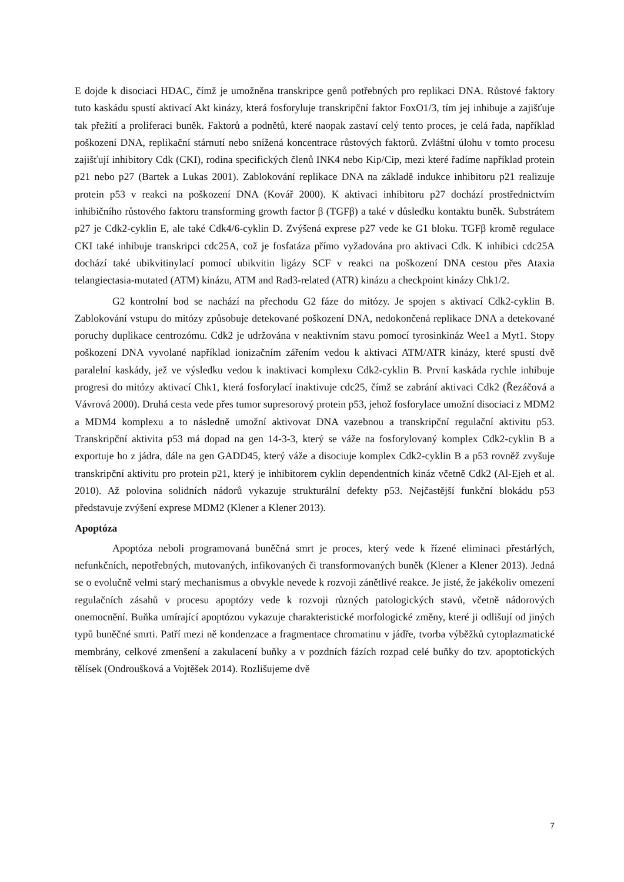E dojde k disociaci HDAC, čímž je umožněna transkripce genů potřebných pro replikaci DNA. Růstové faktory tuto kaskádu spustí aktivací Akt kinázy, která fosforyluje transkripční faktor FoxO1/3, tím jej inhibuje a zajišťuje tak přežití a proliferaci buněk. Faktorů a podnětů, které naopak zastaví celý tento proces, je celá řada, například poškození DNA, replikační stárnutí nebo snížená koncentrace růstových faktorů. Zvláštní úlohu v tomto procesu zajišťují inhibitory Cdk (CKI), rodina specifických členů INK4 nebo Kip/Cip, mezi které řadíme například protein p21 nebo p27 (Bartek a Lukas 2001). Zablokování replikace DNA na základě indukce inhibitoru p21 realizuje protein p53 v reakci na poškození DNA (Kovář 2000). K aktivaci inhibitoru p27 dochází prostřednictvím inhibičního růstového faktoru transforming growth factor β (TGFβ) a také v důsledku kontaktu buněk. Substrátem p27 je Cdk2-cyklin E, ale také Cdk4/6-cyklin D. Zvýšená exprese p27 vede ke G1 bloku. TGFβ kromě regulace CKI také inhibuje transkripci cdc25A, což je fosfatáza přímo vyžadována pro aktivaci Cdk. K inhibici cdc25A dochází také ubikvitinylací pomocí ubikvitin ligázy SCF v reakci na poškození DNA cestou přes Ataxia telangiectasia-mutated (ATM) kinázu, ATM and Rad3-related (ATR) kinázu a checkpoint kinázy Chk1/2.
G2 kontrolní bod se nachází na přechodu G2 fáze do mitózy. Je spojen s aktivací Cdk2-cyklin B. Zablokování vstupu do mitózy způsobuje detekované poškození DNA, nedokončená replikace DNA a detekované poruchy duplikace centrozómu. Cdk2 je udržována v neaktivním stavu pomocí tyrosinkináz Wee1 a Myt1. Stopy poškození DNA vyvolané například ionizačním zářením vedou k aktivaci ATM/ATR kinázy, které spustí dvě paralelní kaskády, jež ve výsledku vedou k inaktivaci komplexu Cdk2-cyklin B. První kaskáda rychle inhibuje progresi do mitózy aktivací Chk1, která fosforylací inaktivuje cdc25, čímž se zabrání aktivaci Cdk2 (Řezáčová a Vávrová 2000). Druhá cesta vede přes tumor supresorový protein p53, jehož fosforylace umožní disociaci z MDM2 a MDM4 komplexu a to následně umožní aktivovat DNA vazebnou a transkripční regulační aktivitu p53. Transkripční aktivita p53 má dopad na gen 14-3-3, který se váže na fosforylovaný komplex Cdk2-cyklin B a exportuje ho z jádra, dále na gen GADD45, který váže a disociuje komplex Cdk2-cyklin B a p53 rovněž zvyšuje transkripční aktivitu pro protein p21, který je inhibitorem cyklin dependentních kináz včetně Cdk2 (Al-Ejeh et al. 2010). Až polovina solidních nádorů vykazuje strukturální defekty p53. Nejčastější funkční blokádu p53 představuje zvýšení exprese MDM2 (Klener a Klener 2013).
Apoptóza
Apoptóza neboli programovaná buněčná smrt je proces, který vede k řízené eliminaci přestárlých, nefunkčních, nepotřebných, mutovaných, infikovaných či transformovaných buněk (Klener a Klener 2013). Jedná se o evolučně velmi starý mechanismus a obvykle nevede k rozvoji zánětlivé reakce. Je jisté, že jakékoliv omezení regulačních zásahů v procesu apoptózy vede k rozvoji různých patologických stavů, včetně nádorových onemocnění. Buňka umírající apoptózou vykazuje charakteristické morfologické změny, které ji odlišují od jiných typů buněčné smrti. Patří mezi ně kondenzace a fragmentace chromatinu v jádře, tvorba výběžků cytoplazmatické membrány, celkové zmenšení a zakulacení buňky a v pozdních fázích rozpad celé buňky do tzv. apoptotických tělísek (Ondroušková a Vojtěšek 2014). Rozlišujeme dvě
7